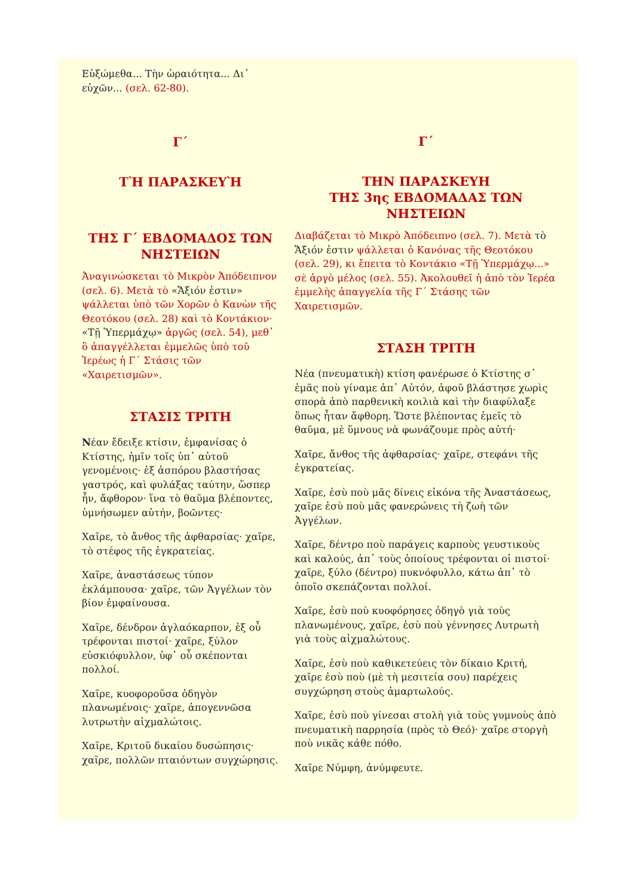Εὐξώμεθα... Τὴν ὡραιότητα... Δι᾽ εὐχῶν... (σελ. 62-80).
Γ΄
ΤῊ ΠΑΡΑΣΚΕΥῊ
ΤΗΣ Γ΄ ΕΒΔΟΜΑΔΟΣ ΤΩΝ ΝΗΣΤΕΙΩΝ
Ἀναγινώσκεται τὸ Μικρὸν Ἀπόδειπνον (σελ. 6). Μετὰ τὸ «Ἄξιόν ἐστιν» ψάλλεται ὑπὸ τῶν Χορῶν ὁ Κανὼν τῆς Θεοτόκου (σελ. 28) καὶ τὸ Κοντάκιον· «Τῇ Ὑπερμάχῳ» ἀργῶς (σελ. 54), μεθ᾽ ὃ ἀπαγγέλλεται ἐμμελῶς ὑπὸ τοῦ Ἱερέως ἡ Γ΄ Στάσις τῶν «Χαιρετισμῶν».
ΣΤΑΣΙΣ ΤΡΙΤΗ
Νέαν ἔδειξε κτίσιν, ἐμφανίσας ὁ Κτίστης, ἡμῖν τοῖς ὑπ᾽ αὐτοῦ γενομένοις· ἐξ ἀσπόρου βλαστήσας γαστρός, καὶ φυλάξας ταύτην, ὥσπερ ἦν, ἄφθορον· ἵνα τὸ θαῦμα βλέποντες, ὑμνήσωμεν αὐτήν, βοῶντες·
Χαῖρε, τὸ ἄνθος τῆς ἀφθαρσίας· χαῖρε, τὸ στέφος τῆς ἐγκρατείας.
Χαῖρε, ἀναστάσεως τύπον ἐκλάμπουσα· χαῖρε, τῶν Ἀγγέλων τὸν βίον ἐμφαίνουσα.
Χαῖρε, δένδρον ἀγλαόκαρπον, ἐξ οὗ τρέφονται πιστοί· χαῖρε, ξύλον εὐσκιόφυλλον, ὑφ᾽ οὗ σκέπονται πολλοί.
Χαῖρε, κυοφοροῦσα ὁδηγὸν πλανωμένοις· χαῖρε, ἀπογεννῶσα λυτρωτὴν αἰχμαλώτοις.
Χαῖρε, Κριτοῦ δικαίου δυσώπησις· χαῖρε, πολλῶν πταιόντων συγχώρησις.
Γ΄
ΤΗΝ ΠΑΡΑΣΚΕΥΗ
ΤΗΣ 3ης ΕΒΔΟΜΑΔΑΣ ΤΩΝ ΝΗΣΤΕΙΩΝ
Διαβάζεται τὸ Μικρὸ Ἀπόδειπνο (σελ. 7). Μετὰ τὸ Ἄξιόν ἐστιν ψάλλεται ὁ Κανόνας τῆς Θεοτόκου (σελ. 29), κι ἔπειτα τὸ Κοντάκιο «Τῇ Ὑπερμάχῳ...» σὲ ἀργὸ μέλος (σελ. 55). Ἀκολουθεῖ ἡ ἀπὸ τὸν Ἱερέα ἐμμελὴς ἀπαγγελία τῆς Γ΄ Στάσης τῶν Χαιρετισμῶν.
ΣΤΑΣΗ ΤΡΙΤΗ
Νέα (πνευματικὴ) κτίση φανέρωσε ὁ Κτίστης σ᾽ ἐμᾶς ποὺ γίναμε ἀπ᾽ Αὐτόν, ἀφοῦ βλάστησε χωρὶς σπορὰ ἀπὸ παρθενικὴ κοιλιὰ καὶ τὴν διαφύλαξε ὅπως ἦταν ἄφθορη. Ὥστε βλέποντας ἐμεῖς τὸ θαῦμα, μὲ ὕμνους νὰ φωνάζουμε πρὸς αὐτή·
Χαῖρε, ἄνθος τῆς ἀφθαρσίας· χαῖρε, στεφάνι τῆς ἐγκρατείας.
Χαῖρε, ἐσὺ ποὺ μᾶς δίνεις εἰκόνα τῆς Ἀναστάσεως, χαῖρε ἐσὺ ποὺ μᾶς φανερώνεις τὴ ζωὴ τῶν Ἀγγέλων.
Χαῖρε, δέντρο ποὺ παράγεις καρποὺς γευστικοὺς καὶ καλούς, ἀπ᾽ τοὺς ὁποίους τρέφονται οἱ πιστοί· χαῖρε, ξύλο (δέντρο) πυκνόφυλλο, κάτω ἀπ᾽ τὸ ὁποῖο σκεπάζονται πολλοί.
Χαῖρε, ἐσὺ ποὺ κυοφόρησες ὁδηγὸ γιὰ τοὺς πλανωμένους, χαῖρε, ἐσὺ ποὺ γέννησες Λυτρωτὴ γιὰ τοὺς αἰχμαλώτους.
Χαῖρε, ἐσὺ ποὺ καθικετεύεις τὸν δίκαιο Κριτή, χαῖρε ἐσὺ ποὺ (μὲ τὴ μεσιτεία σου) παρέχεις συγχώρηση στοὺς ἁμαρτωλούς.
Χαῖρε, ἐσὺ ποὺ γίνεσαι στολὴ γιὰ τοὺς γυμνοὺς ἀπὸ πνευματικὴ παρρησία (πρὸς τὸ Θεό)· χαῖρε στοργὴ ποὺ νικᾶς κάθε πόθο.
Χαῖρε Νύμφη, ἀνύμφευτε.